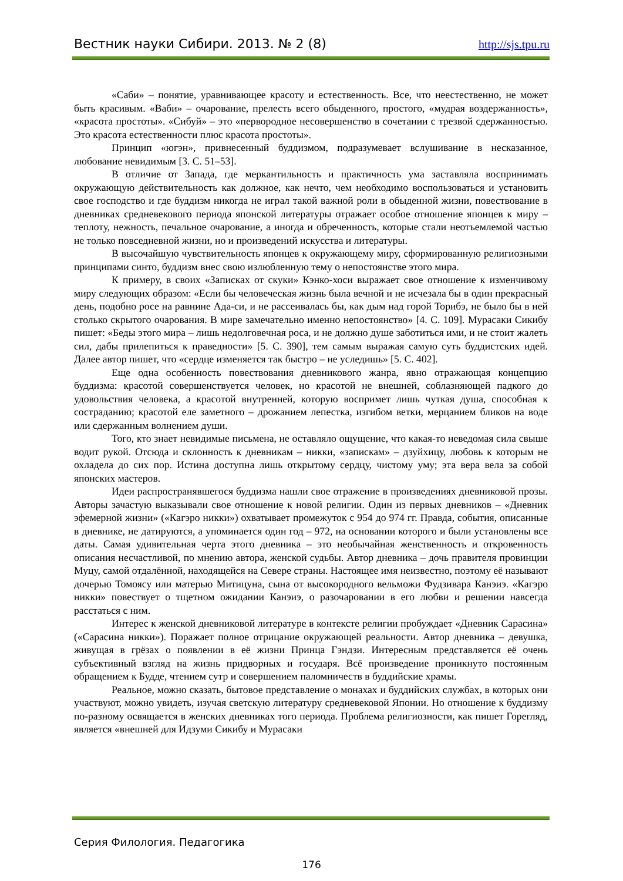Вестник науки Сибири. 2013. № 2 (8) http://sjs.tpu.ru
«Саби» – понятие, уравнивающее красоту и естественность. Все, что неестественно, не может быть красивым. «Ваби» – очарование, прелесть всего обыденного, простого, «мудрая воздержанность», «красота простоты». «Сибуй» – это «первородное несовершенство в сочетании с трезвой сдержанностью. Это красота естественности плюс красота простоты».
Принцип «югэн», привнесенный буддизмом, подразумевает вслушивание в несказанное, любование невидимым [3. С. 51–53].
В отличие от Запада, где меркантильность и практичность ума заставляла воспринимать окружающую действительность как должное, как нечто, чем необходимо воспользоваться и установить свое господство и где буддизм никогда не играл такой важной роли в обыденной жизни, повествование в дневниках средневекового периода японской литературы отражает особое отношение японцев к миру – теплоту, нежность, печальное очарование, а иногда и обреченность, которые стали неотъемлемой частью не только повседневной жизни, но и произведений искусства и литературы.
В высочайшую чувствительность японцев к окружающему миру, сформированную религиозными принципами синто, буддизм внес свою излюбленную тему о непостоянстве этого мира.
К примеру, в своих «Записках от скуки» Кэнко-хоси выражает свое отношение к изменчивому миру следующих образом: «Если бы человеческая жизнь была вечной и не исчезала бы в один прекрасный день, подобно росе на равнине Ада-си, и не рассеивалась бы, как дым над горой Торибэ, не было бы в ней столько скрытого очарования. В мире замечательно именно непостоянство» [4. С. 109]. Мурасаки Сикибу пишет: «Беды этого мира – лишь недолговечная роса, и не должно душе заботиться ими, и не стоит жалеть сил, дабы прилепиться к праведности» [5. С. 390], тем самым выражая самую суть буддистских идей. Далее автор пишет, что «сердце изменяется так быстро – не уследишь» [5. С. 402].
Еще одна особенность повествования дневникового жанра, явно отражающая концепцию буддизма: красотой совершенствуется человек, но красотой не внешней, соблазняющей падкого до удовольствия человека, а красотой внутренней, которую воспримет лишь чуткая душа, способная к состраданию; красотой еле заметного – дрожанием лепестка, изгибом ветки, мерцанием бликов на воде или сдержанным волнением души.
Того, кто знает невидимые письмена, не оставляло ощущение, что какая-то неведомая сила свыше водит рукой. Отсюда и склонность к дневникам – никки, «запискам» – дзуйхицу, любовь к которым не охладела до сих пор. Истина доступна лишь открытому сердцу, чистому уму; эта вера вела за собой японских мастеров.
Идеи распространявшегося буддизма нашли свое отражение в произведениях дневниковой прозы. Авторы зачастую выказывали свое отношение к новой религии. Один из первых дневников – «Дневник эфемерной жизни» («Кагэро никки») охватывает промежуток с 954 до 974 гг. Правда, события, описанные в дневнике, не датируются, а упоминается один год – 972, на основании которого и были установлены все даты. Самая удивительная черта этого дневника – это необычайная женственность и откровенность описания несчастливой, по мнению автора, женской судьбы. Автор дневника – дочь правителя провинции Муцу, самой отдалённой, находящейся на Севере страны. Настоящее имя неизвестно, поэтому её называют дочерью Томоясу или матерью Митицуна, сына от высокородного вельможи Фудзивара Канэиэ. «Кагэро никки» повествует о тщетном ожидании Канэиэ, о разочаровании в его любви и решении навсегда расстаться с ним.
Интерес к женской дневниковой литературе в контексте религии пробуждает «Дневник Сарасина» («Сарасина никки»). Поражает полное отрицание окружающей реальности. Автор дневника – девушка, живущая в грёзах о появлении в её жизни Принца Гэндзи. Интересным представляется её очень субъективный взгляд на жизнь придворных и государя. Всё произведение проникнуто постоянным обращением к Будде, чтением сутр и совершением паломничеств в буддийские храмы.
Реальное, можно сказать, бытовое представление о монахах и буддийских службах, в которых они участвуют, можно увидеть, изучая светскую литературу средневековой Японии. Но отношение к буддизму по-разному освящается в женских дневниках того периода. Проблема религиозности, как пишет Горегляд, является «внешней для Идзуми Сикибу и Мурасаки
Серия Филология. Педагогика
176